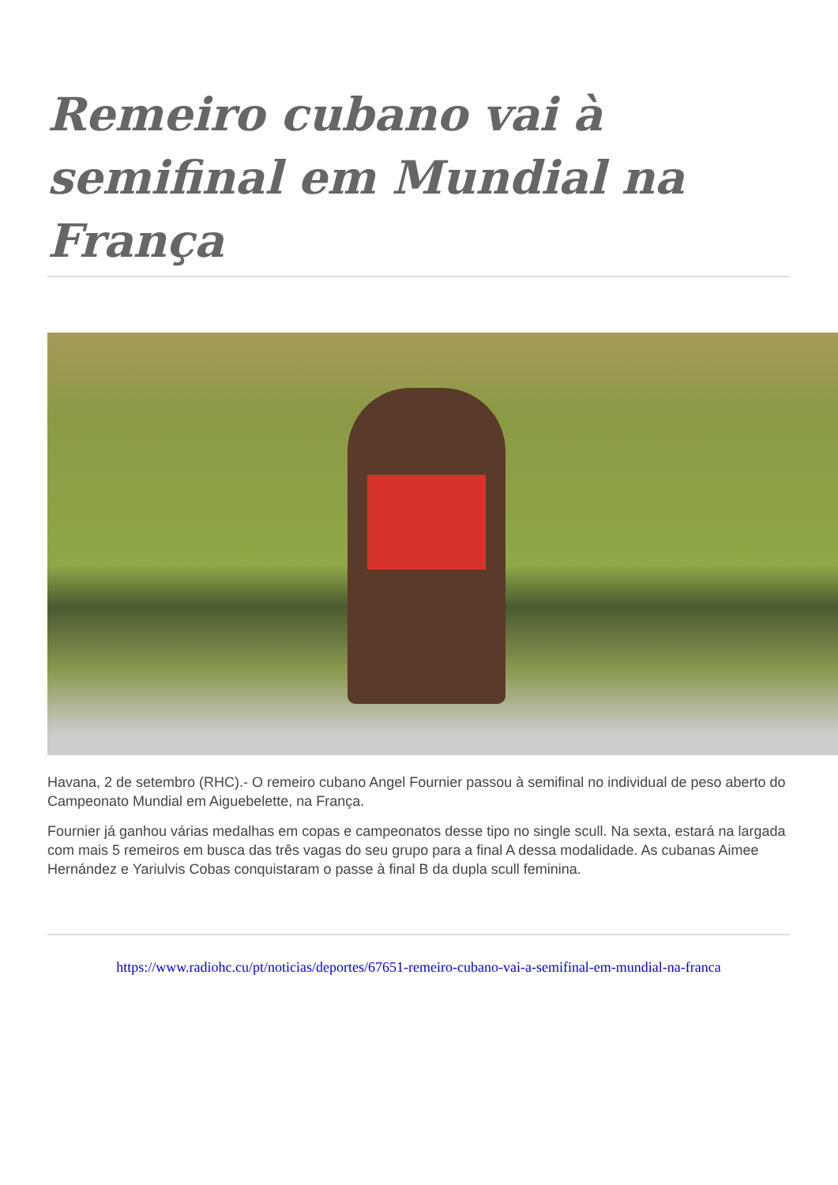Remeiro cubano vai à semifinal em Mundial na França
Havana, 2 de setembro (RHC).- O remeiro cubano Angel Fournier passou à semifinal no individual de peso aberto do Campeonato Mundial em Aiguebelette, na França.
Fournier já ganhou várias medalhas em copas e campeonatos desse tipo no single scull. Na sexta, estará na largada com mais 5 remeiros em busca das três vagas do seu grupo para a final A dessa modalidade. As cubanas Aimee Hernández e Yariulvis Cobas conquistaram o passe à final B da dupla scull feminina.
https://www.radiohc.cu/pt/noticias/deportes/67651-remeiro-cubano-vai-a-semifinal-em-mundial-na-franca